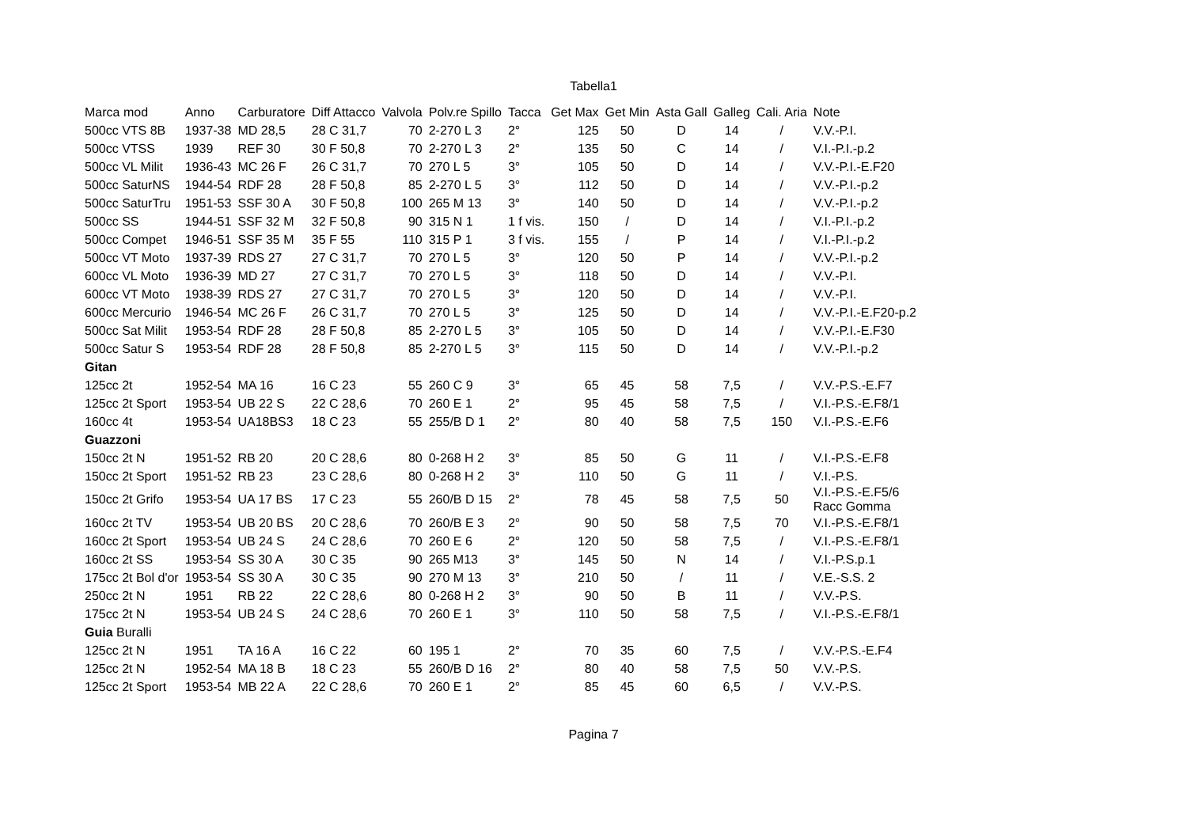Tabella1
| Marca mod | Anno | Carburatore | Diff Attacco | Valvola | Polv.re Spillo | Tacca | Get Max | Get Min | Asta Gall | Galleg | Cali. Aria | Note |
| --- | --- | --- | --- | --- | --- | --- | --- | --- | --- | --- | --- | --- |
| 500cc VTS 8B | 1937-38 | MD 28,5 | 28 C 31,7 | 70 | 2-270 L 3 | 2° | 125 | 50 | D | 14 | / | V.V.-P.I. |
| 500cc VTSS | 1939 | REF 30 | 30 F 50,8 | 70 | 2-270 L 3 | 2° | 135 | 50 | C | 14 | / | V.I.-P.I.-p.2 |
| 500cc VL Milit | 1936-43 | MC 26 F | 26 C 31,7 | 70 | 270 L 5 | 3° | 105 | 50 | D | 14 | / | V.V.-P.I.-E.F20 |
| 500cc SaturNS | 1944-54 | RDF 28 | 28 F 50,8 | 85 | 2-270 L 5 | 3° | 112 | 50 | D | 14 | / | V.V.-P.I.-p.2 |
| 500cc SaturTru | 1951-53 | SSF 30 A | 30 F 50,8 | 100 | 265 M 13 | 3° | 140 | 50 | D | 14 | / | V.V.-P.I.-p.2 |
| 500cc SS | 1944-51 | SSF 32 M | 32 F 50,8 | 90 | 315 N 1 | 1 f vis. | 150 | / | D | 14 | / | V.I.-P.I.-p.2 |
| 500cc Compet | 1946-51 | SSF 35 M | 35 F 55 | 110 | 315 P 1 | 3 f vis. | 155 | / | P | 14 | / | V.I.-P.I.-p.2 |
| 500cc VT Moto | 1937-39 | RDS 27 | 27 C 31,7 | 70 | 270 L 5 | 3° | 120 | 50 | P | 14 | / | V.V.-P.I.-p.2 |
| 600cc VL Moto | 1936-39 | MD 27 | 27 C 31,7 | 70 | 270 L 5 | 3° | 118 | 50 | D | 14 | / | V.V.-P.I. |
| 600cc VT Moto | 1938-39 | RDS 27 | 27 C 31,7 | 70 | 270 L 5 | 3° | 120 | 50 | D | 14 | / | V.V.-P.I. |
| 600cc Mercurio | 1946-54 | MC 26 F | 26 C 31,7 | 70 | 270 L 5 | 3° | 125 | 50 | D | 14 | / | V.V.-P.I.-E.F20-p.2 |
| 500cc Sat Milit | 1953-54 | RDF 28 | 28 F 50,8 | 85 | 2-270 L 5 | 3° | 105 | 50 | D | 14 | / | V.V.-P.I.-E.F30 |
| 500cc Satur S | 1953-54 | RDF 28 | 28 F 50,8 | 85 | 2-270 L 5 | 3° | 115 | 50 | D | 14 | / | V.V.-P.I.-p.2 |
| Gitan | | | | | | | | | | | | |
| 125cc 2t | 1952-54 | MA 16 | 16 C 23 | 55 | 260 C 9 | 3° | 65 | 45 | 58 | 7,5 | / | V.V.-P.S.-E.F7 |
| 125cc 2t Sport | 1953-54 | UB 22 S | 22 C 28,6 | 70 | 260 E 1 | 2° | 95 | 45 | 58 | 7,5 | / | V.I.-P.S.-E.F8/1 |
| 160cc 4t | 1953-54 | UA18BS3 | 18 C 23 | 55 | 255/B D 1 | 2° | 80 | 40 | 58 | 7,5 | 150 | V.I.-P.S.-E.F6 |
| Guazzoni | | | | | | | | | | | | |
| 150cc 2t N | 1951-52 | RB 20 | 20 C 28,6 | 80 | 0-268 H 2 | 3° | 85 | 50 | G | 11 | / | V.I.-P.S.-E.F8 |
| 150cc 2t Sport | 1951-52 | RB 23 | 23 C 28,6 | 80 | 0-268 H 2 | 3° | 110 | 50 | G | 11 | / | V.I.-P.S. |
| 150cc 2t Grifo | 1953-54 | UA 17 BS | 17 C 23 | 55 | 260/B D 15 | 2° | 78 | 45 | 58 | 7,5 | 50 | V.I.-P.S.-E.F5/6 Racc Gomma |
| 160cc 2t TV | 1953-54 | UB 20 BS | 20 C 28,6 | 70 | 260/B E 3 | 2° | 90 | 50 | 58 | 7,5 | 70 | V.I.-P.S.-E.F8/1 |
| 160cc 2t Sport | 1953-54 | UB 24 S | 24 C 28,6 | 70 | 260 E 6 | 2° | 120 | 50 | 58 | 7,5 | / | V.I.-P.S.-E.F8/1 |
| 160cc 2t SS | 1953-54 | SS 30 A | 30 C 35 | 90 | 265 M13 | 3° | 145 | 50 | N | 14 | / | V.I.-P.S.p.1 |
| 175cc 2t Bol d'or | 1953-54 | SS 30 A | 30 C 35 | 90 | 270 M 13 | 3° | 210 | 50 | / | 11 | / | V.E.-S.S. 2 |
| 250cc 2t N | 1951 | RB 22 | 22 C 28,6 | 80 | 0-268 H 2 | 3° | 90 | 50 | B | 11 | / | V.V.-P.S. |
| 175cc 2t N | 1953-54 | UB 24 S | 24 C 28,6 | 70 | 260 E 1 | 3° | 110 | 50 | 58 | 7,5 | / | V.I.-P.S.-E.F8/1 |
| Guia Buralli | | | | | | | | | | | | |
| 125cc 2t N | 1951 | TA 16 A | 16 C 22 | 60 | 195 1 | 2° | 70 | 35 | 60 | 7,5 | / | V.V.-P.S.-E.F4 |
| 125cc 2t N | 1952-54 | MA 18 B | 18 C 23 | 55 | 260/B D 16 | 2° | 80 | 40 | 58 | 7,5 | 50 | V.V.-P.S. |
| 125cc 2t Sport | 1953-54 | MB 22 A | 22 C 28,6 | 70 | 260 E 1 | 2° | 85 | 45 | 60 | 6,5 | / | V.V.-P.S. |
Pagina 7